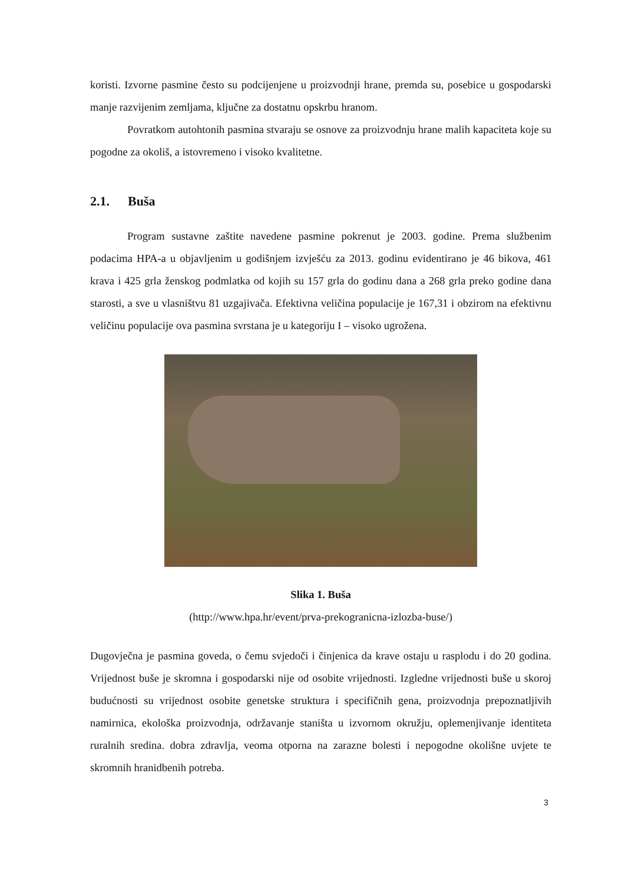koristi. Izvorne pasmine često su podcijenjene u proizvodnji hrane, premda su, posebice u gospodarski manje razvijenim zemljama, ključne za dostatnu opskrbu hranom.
Povratkom autohtonih pasmina stvaraju se osnove za proizvodnju hrane malih kapaciteta koje su pogodne za okoliš, a istovremeno i visoko kvalitetne.
2.1. Buša
Program sustavne zaštite navedene pasmine pokrenut je 2003. godine. Prema službenim podacima HPA-a u objavljenim u godišnjem izvješću za 2013. godinu evidentirano je 46 bikova, 461 krava i 425 grla ženskog podmlatka od kojih su 157 grla do godinu dana a 268 grla preko godine dana starosti, a sve u vlasništvu 81 uzgajivača. Efektivna veličina populacije je 167,31 i obzirom na efektivnu veličinu populacije ova pasmina svrstana je u kategoriju I – visoko ugrožena.
Slika 1. Buša
(http://www.hpa.hr/event/prva-prekogranicna-izlozba-buse/)
Dugovječna je pasmina goveda, o čemu svjedoči i činjenica da krave ostaju u rasplodu i do 20 godina. Vrijednost buše je skromna i gospodarski nije od osobite vrijednosti. Izgledne vrijednosti buše u skoroj budućnosti su vrijednost osobite genetske struktura i specifičnih gena, proizvodnja prepoznatljivih namirnica, ekološka proizvodnja, održavanje staništa u izvornom okružju, oplemenjivanje identiteta ruralnih sredina. dobra zdravlja, veoma otporna na zarazne bolesti i nepogodne okolišne uvjete te skromnih hranidbenih potreba.
3